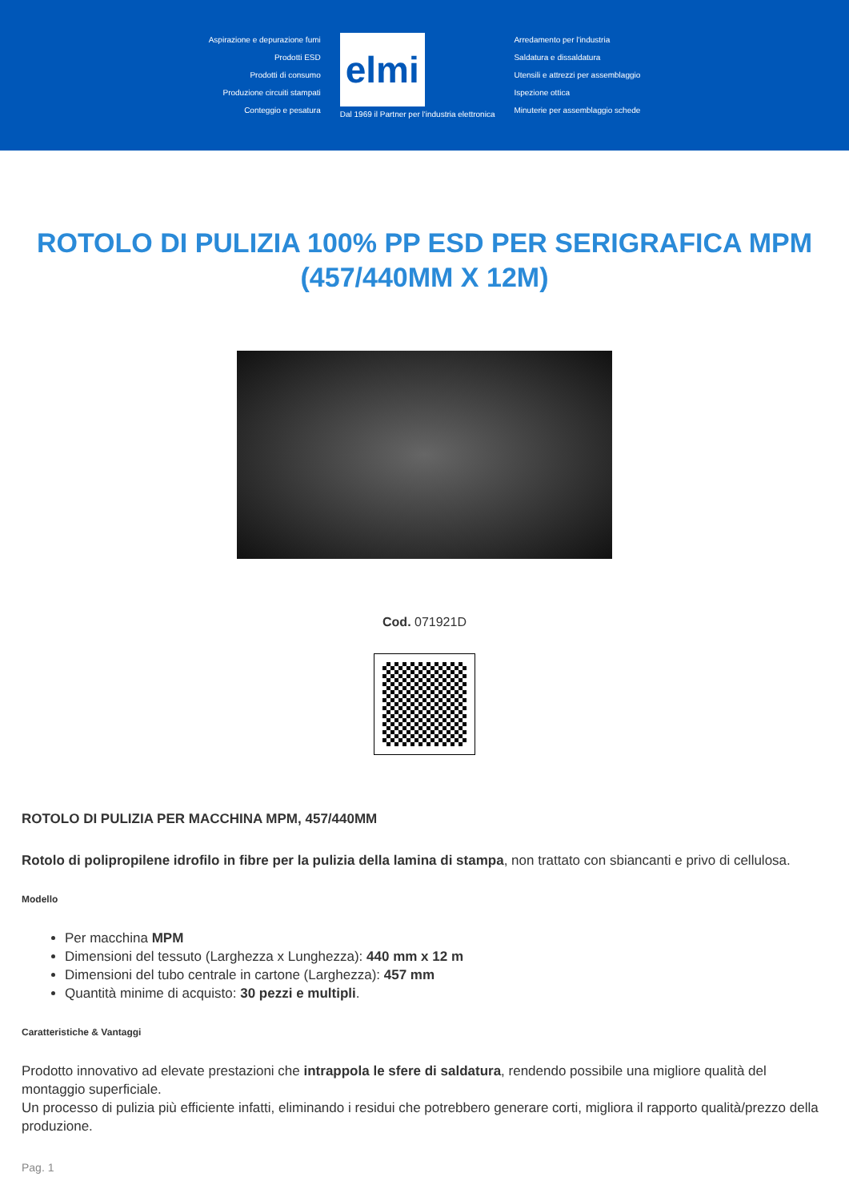Aspirazione e depurazione fumi
Prodotti ESD
Prodotti di consumo
Produzione circuiti stampati
Conteggio e pesatura
elmi
Dal 1969 il Partner per l'industria elettronica
Arredamento per l'industria
Saldatura e dissaldatura
Utensili e attrezzi per assemblaggio
Ispezione ottica
Minuterie per assemblaggio schede
ROTOLO DI PULIZIA 100% PP ESD PER SERIGRAFICA MPM (457/440MM X 12M)
Cod. 071921D
ROTOLO DI PULIZIA PER MACCHINA MPM, 457/440MM
Rotolo di polipropilene idrofilo in fibre per la pulizia della lamina di stampa, non trattato con sbiancanti e privo di cellulosa.
Modello
Per macchina MPM
Dimensioni del tessuto (Larghezza x Lunghezza): 440 mm x 12 m
Dimensioni del tubo centrale in cartone (Larghezza): 457 mm
Quantità minime di acquisto: 30 pezzi e multipli.
Caratteristiche & Vantaggi
Prodotto innovativo ad elevate prestazioni che intrappola le sfere di saldatura, rendendo possibile una migliore qualità del montaggio superficiale.
Un processo di pulizia più efficiente infatti, eliminando i residui che potrebbero generare corti, migliora il rapporto qualità/prezzo della produzione.
Pag. 1